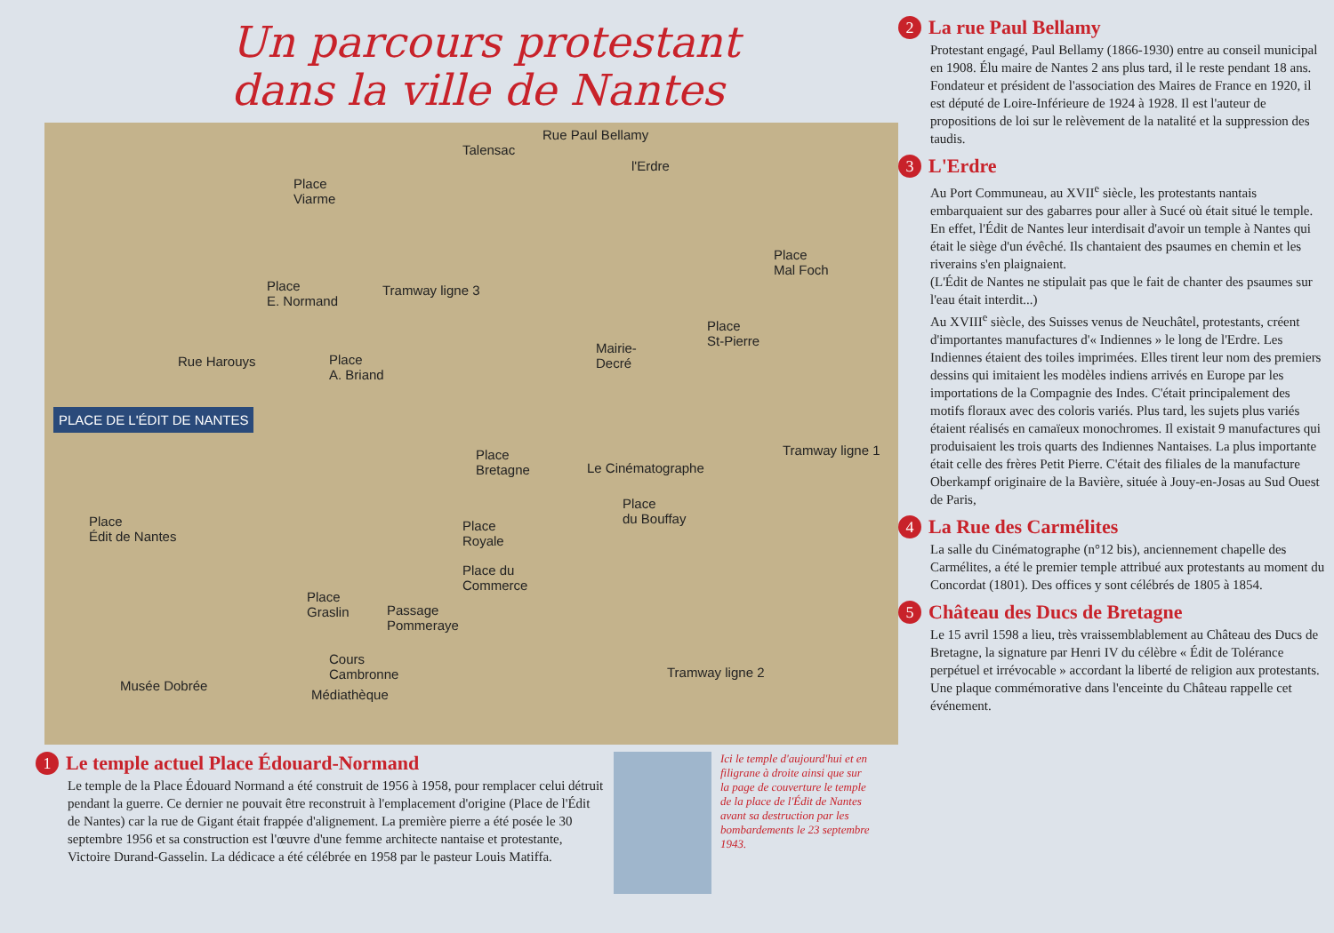Un parcours protestant
dans la ville de Nantes
Rue Paul Bellamy
Talensac
Place
Viarme
l'Erdre
Place
Mal Foch
Place
E. Normand
Tramway ligne 3
Place
St-Pierre Mairie-
Decré Rue Harouys Place
A. Briand
Place
Bretagne Le Cinématographe
Tramway ligne 1
Place
du Bouffay Place
Édit de Nantes
Place
Royale
Place du
Commerce
Place
Graslin Passage
Pommeraye
Cours
Cambronne
Musée Dobrée
Médiathèque
Tramway ligne 2
PLACE DE L'ÉDIT DE NANTES
1
Le temple actuel Place Édouard-Normand
Le temple de la Place Édouard Normand a été construit de 1956 à 1958, pour remplacer celui détruit pendant la guerre. Ce dernier ne pouvait être reconstruit à l'emplacement d'origine (Place de l'Édit de Nantes) car la rue de Gigant était frappée d'alignement. La première pierre a été posée le 30 septembre 1956 et sa construction est l'œuvre d'une femme architecte nantaise et protestante, Victoire Durand-Gasselin. La dédicace a été célébrée en 1958 par le pasteur Louis Matiffa.
Ici le temple d'aujourd'hui et en filigrane à droite ainsi que sur la page de couverture le temple de la place de l'Édit de Nantes avant sa destruction par les bombardements le 23 septembre 1943.
2
La rue Paul Bellamy
Protestant engagé, Paul Bellamy (1866-1930) entre au conseil municipal en 1908. Élu maire de Nantes 2 ans plus tard, il le reste pendant 18 ans. Fondateur et président de l'association des Maires de France en 1920, il est député de Loire-Inférieure de 1924 à 1928. Il est l'auteur de propositions de loi sur le relèvement de la natalité et la suppression des taudis.
3
L'Erdre
Au Port Communeau, au XVII<sup>e</sup> siècle, les protestants nantais embarquaient sur des gabarres pour aller à Sucé où était situé le temple. En effet, l'Édit de Nantes leur interdisait d'avoir un temple à Nantes qui était le siège d'un évêché. Ils chantaient des psaumes en chemin et les riverains s'en plaignaient.
(L'Édit de Nantes ne stipulait pas que le fait de chanter des psaumes sur l'eau était interdit...)
Au XVIII<sup>e</sup> siècle, des Suisses venus de Neuchâtel, protestants, créent d'importantes manufactures d'« Indiennes » le long de l'Erdre. Les Indiennes étaient des toiles imprimées. Elles tirent leur nom des premiers dessins qui imitaient les modèles indiens arrivés en Europe par les importations de la Compagnie des Indes. C'était principalement des motifs floraux avec des coloris variés. Plus tard, les sujets plus variés étaient réalisés en camaïeux monochromes. Il existait 9 manufactures qui produisaient les trois quarts des Indiennes Nantaises. La plus importante était celle des frères Petit Pierre. C'était des filiales de la manufacture Oberkampf originaire de la Bavière, située à Jouy-en-Josas au Sud Ouest de Paris,
4
La Rue des Carmélites
La salle du Cinématographe (n°12 bis), anciennement chapelle des Carmélites, a été le premier temple attribué aux protestants au moment du Concordat (1801). Des offices y sont célébrés de 1805 à 1854.
5
Château des Ducs de Bretagne
Le 15 avril 1598 a lieu, très vraissemblablement au Château des Ducs de Bretagne, la signature par Henri IV du célèbre « Édit de Tolérance perpétuel et irrévocable » accordant la liberté de religion aux protestants.
Une plaque commémorative dans l'enceinte du Château rappelle cet événement.